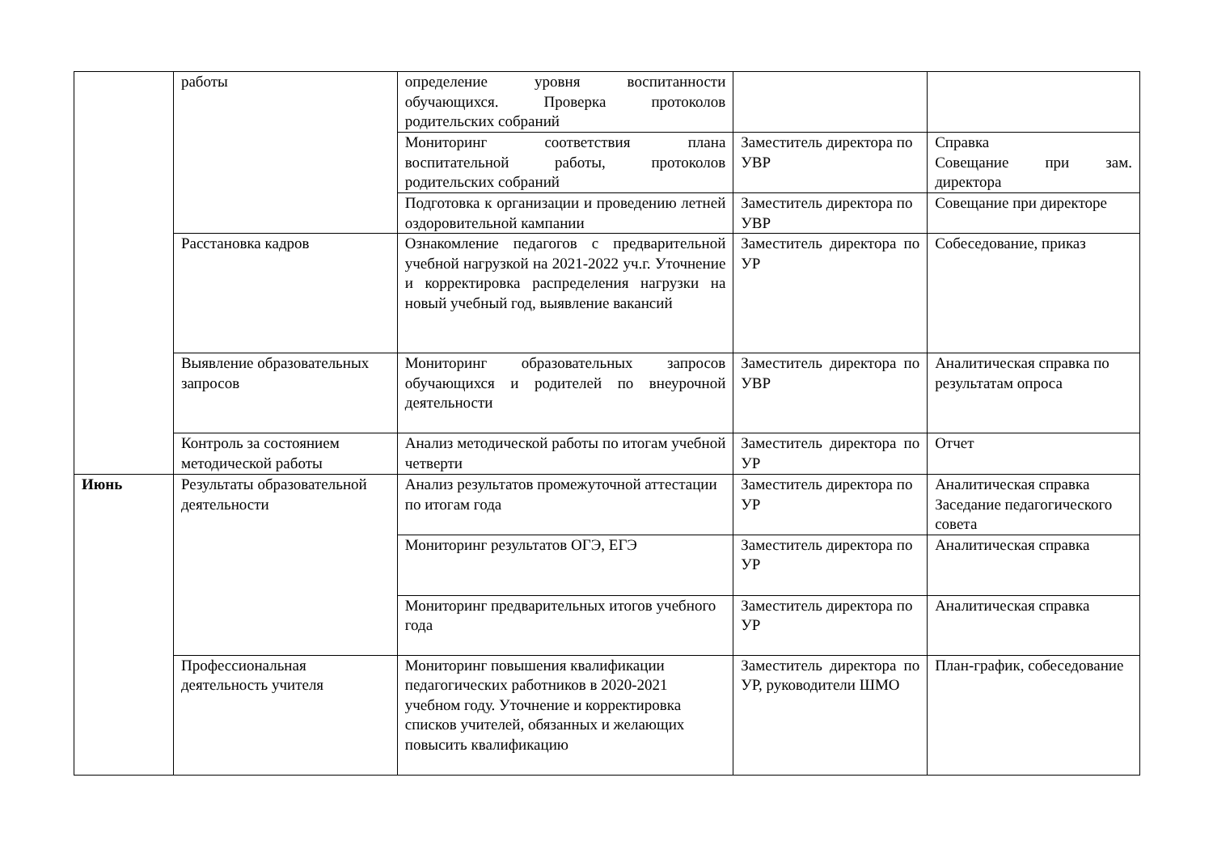| | работы | определение уровня воспитанности обучающихся. Проверка протоколов родительских собраний | | |
| | | Мониторинг соответствия плана воспитательной работы, протоколов родительских собраний | Заместитель директора по УВР | Справка Совещание при зам. директора |
| | | Подготовка к организации и проведению летней оздоровительной кампании | Заместитель директора по УВР | Совещание при директоре |
| | Расстановка кадров | Ознакомление педагогов с предварительной учебной нагрузкой на 2021-2022 уч.г. Уточнение и корректировка распределения нагрузки на новый учебный год, выявление вакансий | Заместитель директора по УР | Собеседование, приказ |
| | Выявление образовательных запросов | Мониторинг образовательных запросов обучающихся и родителей по внеурочной деятельности | Заместитель директора по УВР | Аналитическая справка по результатам опроса |
| | Контроль за состоянием методической работы | Анализ методической работы по итогам учебной четверти | Заместитель директора по УР | Отчет |
| Июнь | Результаты образовательной деятельности | Анализ результатов промежуточной аттестации по итогам года | Заместитель директора по УР | Аналитическая справка Заседание педагогического совета |
| | | Мониторинг результатов ОГЭ, ЕГЭ | Заместитель директора по УР | Аналитическая справка |
| | | Мониторинг предварительных итогов учебного года | Заместитель директора по УР | Аналитическая справка |
| | Профессиональная деятельность учителя | Мониторинг повышения квалификации педагогических работников в 2020-2021 учебном году. Уточнение и корректировка списков учителей, обязанных и желающих повысить квалификацию | Заместитель директора по УР, руководители ШМО | План-график, собеседование |